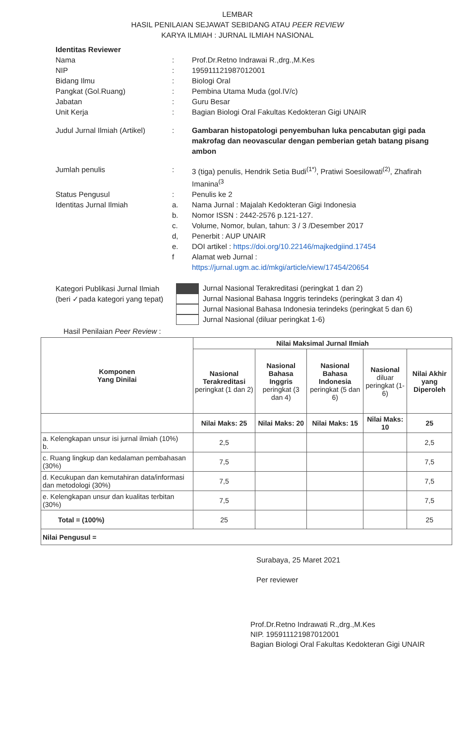LEMBAR
HASIL PENILAIAN SEJAWAT SEBIDANG ATAU PEER REVIEW
KARYA ILMIAH : JURNAL ILMIAH NASIONAL
Identitas Reviewer
Nama: Prof.Dr.Retno Indrawai R.,drg.,M.Kes
NIP: 195911121987012001
Bidang Ilmu: Biologi Oral
Pangkat (Gol.Ruang): Pembina Utama Muda (gol.IV/c)
Jabatan: Guru Besar
Unit Kerja: Bagian Biologi Oral Fakultas Kedokteran Gigi UNAIR
Judul Jurnal Ilmiah (Artikel): Gambaran histopatologi penyembuhan luka pencabutan gigi pada makrofag dan neovascular dengan pemberian getah batang pisang ambon
Jumlah penulis: 3 (tiga) penulis, Hendrik Setia Budi<sup>(1*)</sup>, Pratiwi Soesilowati<sup>(2)</sup>, Zhafirah Imanina<sup>(3</sup>
Status Pengusul: Penulis ke 2
Identitas Jurnal Ilmiah a. Nama Jurnal : Majalah Kedokteran Gigi Indonesia
b. Nomor ISSN : 2442-2576 p.121-127.
c. Volume, Nomor, bulan, tahun: 3 / 3 /Desember 2017
d, Penerbit : AUP UNAIR
e. DOI artikel : https://doi.org/10.22146/majkedgiind.17454
f Alamat web Jurnal :
https://jurnal.ugm.ac.id/mkgi/article/view/17454/20654
Kategori Publikasi Jurnal Ilmiah
(beri ✓pada kategori yang tepat)
Jurnal Nasional Terakreditasi (peringkat 1 dan 2)
Jurnal Nasional Bahasa Inggris terindeks (peringkat 3 dan 4)
Jurnal Nasional Bahasa Indonesia terindeks (peringkat 5 dan 6)
Jurnal Nasional (diluar peringkat 1-6)
Hasil Penilaian Peer Review :
| Komponen Yang Dinilai | Nilai Maksimal Jurnal Ilmiah | | | | |
| --- | --- | --- | --- | --- | --- |
| | Nasional Terakreditasi peringkat (1 dan 2) | Nasional Bahasa Inggris peringkat (3 dan 4) | Nasional Bahasa Indonesia peringkat (5 dan 6) | Nasional diluar peringkat (1-6) | Nilai Akhir yang Diperoleh |
| | Nilai Maks: 25 | Nilai Maks: 20 | Nilai Maks: 15 | Nilai Maks: 10 | 25 |
| a. Kelengkapan unsur isi jurnal ilmiah (10%) b. | 2,5 | | | | 2,5 |
| c. Ruang lingkup dan kedalaman pembahasan (30%) | 7,5 | | | | 7,5 |
| d. Kecukupan dan kemutahiran data/informasi dan metodologi (30%) | 7,5 | | | | 7,5 |
| e. Kelengkapan unsur dan kualitas terbitan (30%) | 7,5 | | | | 7,5 |
| Total = (100%) | 25 | | | | 25 |
| Nilai Pengusul = | | | | | |
Surabaya, 25 Maret 2021
Per reviewer
Prof.Dr.Retno Indrawati R.,drg.,M.Kes
NIP. 195911121987012001
Bagian Biologi Oral Fakultas Kedokteran Gigi UNAIR